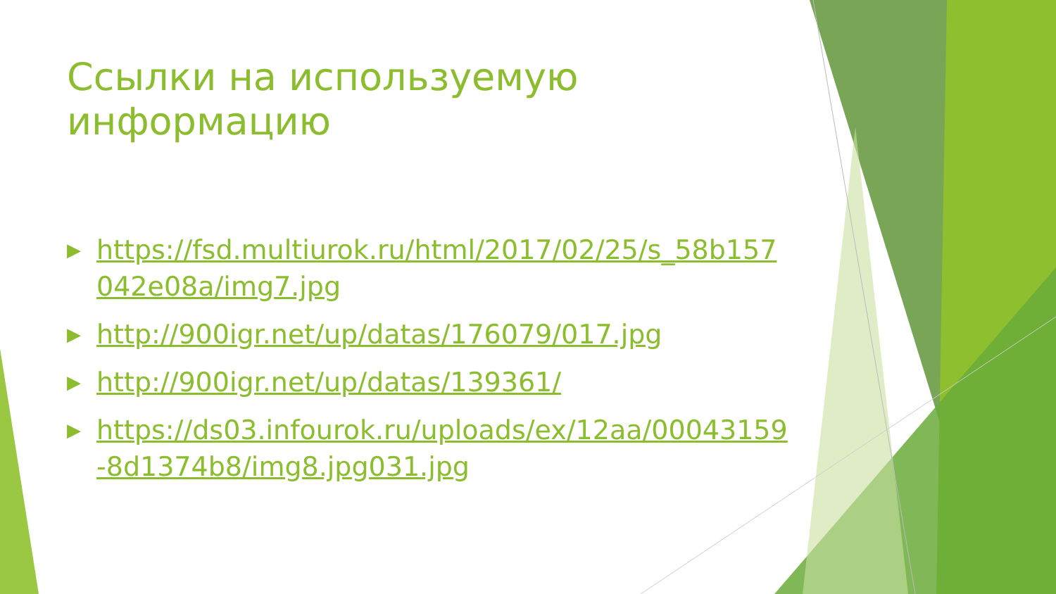Ссылки на используемую информацию
▶ https://fsd.multiurok.ru/html/2017/02/25/s_58b157042e08a/img7.jpg
▶ http://900igr.net/up/datas/176079/017.jpg
▶ http://900igr.net/up/datas/139361/
▶ https://ds03.infourok.ru/uploads/ex/12aa/00043159-8d1374b8/img8.jpg031.jpg